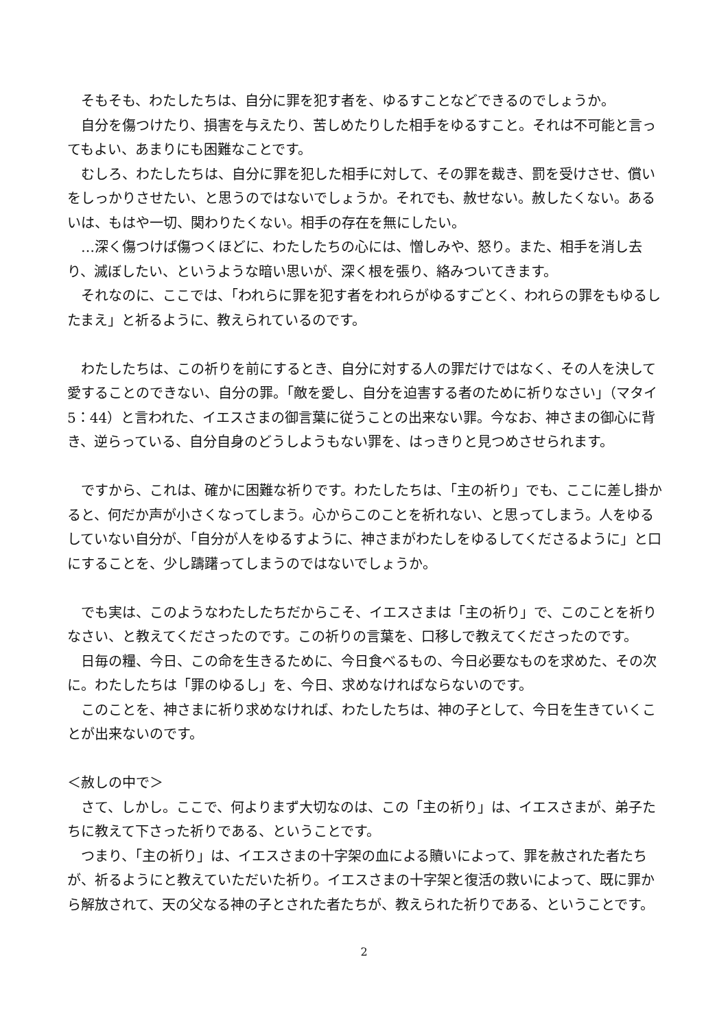そもそも、わたしたちは、自分に罪を犯す者を、ゆるすことなどできるのでしょうか。
自分を傷つけたり、損害を与えたり、苦しめたりした相手をゆるすこと。それは不可能と言ってもよい、あまりにも困難なことです。
むしろ、わたしたちは、自分に罪を犯した相手に対して、その罪を裁き、罰を受けさせ、償いをしっかりさせたい、と思うのではないでしょうか。それでも、赦せない。赦したくない。あるいは、もはや一切、関わりたくない。相手の存在を無にしたい。
…深く傷つけば傷つくほどに、わたしたちの心には、憎しみや、怒り。また、相手を消し去り、滅ぼしたい、というような暗い思いが、深く根を張り、絡みついてきます。
それなのに、ここでは、「われらに罪を犯す者をわれらがゆるすごとく、われらの罪をもゆるしたまえ」と祈るように、教えられているのです。
わたしたちは、この祈りを前にするとき、自分に対する人の罪だけではなく、その人を決して愛することのできない、自分の罪。「敵を愛し、自分を迫害する者のために祈りなさい」（マタイ 5：44）と言われた、イエスさまの御言葉に従うことの出来ない罪。今なお、神さまの御心に背き、逆らっている、自分自身のどうしようもない罪を、はっきりと見つめさせられます。
ですから、これは、確かに困難な祈りです。わたしたちは、「主の祈り」でも、ここに差し掛かると、何だか声が小さくなってしまう。心からこのことを祈れない、と思ってしまう。人をゆるしていない自分が、「自分が人をゆるすように、神さまがわたしをゆるしてくださるように」と口にすることを、少し躊躇ってしまうのではないでしょうか。
でも実は、このようなわたしたちだからこそ、イエスさまは「主の祈り」で、このことを祈りなさい、と教えてくださったのです。この祈りの言葉を、口移しで教えてくださったのです。
日毎の糧、今日、この命を生きるために、今日食べるもの、今日必要なものを求めた、その次に。わたしたちは「罪のゆるし」を、今日、求めなければならないのです。
このことを、神さまに祈り求めなければ、わたしたちは、神の子として、今日を生きていくことが出来ないのです。
＜赦しの中で＞
さて、しかし。ここで、何よりまず大切なのは、この「主の祈り」は、イエスさまが、弟子たちに教えて下さった祈りである、ということです。
つまり、「主の祈り」は、イエスさまの十字架の血による贖いによって、罪を赦された者たちが、祈るようにと教えていただいた祈り。イエスさまの十字架と復活の救いによって、既に罪から解放されて、天の父なる神の子とされた者たちが、教えられた祈りである、ということです。
2